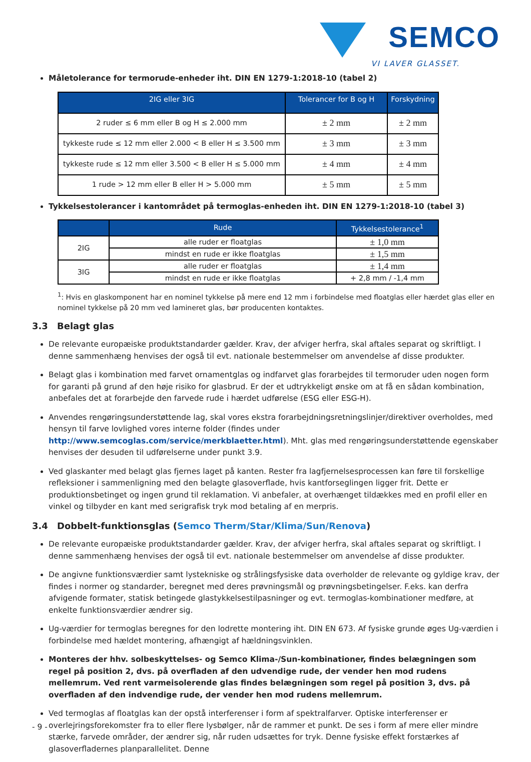SEMCO
VI LAVER GLASSET.
Måletolerance for termorude-enheder iht. DIN EN 1279-1:2018-10 (tabel 2)
| 2IG eller 3IG | Tolerancer for B og H | Forskydning |
| --- | --- | --- |
| 2 ruder ≤ 6 mm eller B og H ≤ 2.000 mm | ± 2 mm | ± 2 mm |
| tykkeste rude ≤ 12 mm eller 2.000 < B eller H ≤ 3.500 mm | ± 3 mm | ± 3 mm |
| tykkeste rude ≤ 12 mm eller 3.500 < B eller H ≤ 5.000 mm | ± 4 mm | ± 4 mm |
| 1 rude > 12 mm eller B eller H > 5.000 mm | ± 5 mm | ± 5 mm |
Tykkelsestolerancer i kantområdet på termoglas-enheden iht. DIN EN 1279-1:2018-10 (tabel 3)
| | Rude | Tykkelsestolerance<sup>1</sup> |
| --- | --- | --- |
| 2IG | alle ruder er floatglas | ± 1,0 mm |
| | mindst en rude er ikke floatglas | ± 1,5 mm |
| 3IG | alle ruder er floatglas | ± 1,4 mm |
| | mindst en rude er ikke floatglas | + 2,8 mm / -1,4 mm |
<sup>1</sup>: Hvis en glaskomponent har en nominel tykkelse på mere end 12 mm i forbindelse med floatglas eller hærdet glas eller en nominel tykkelse på 20 mm ved lamineret glas, bør producenten kontaktes.
3.3 Belagt glas
De relevante europæiske produktstandarder gælder. Krav, der afviger herfra, skal aftales separat og skriftligt. I denne sammenhæng henvises der også til evt. nationale bestemmelser om anvendelse af disse produkter.
Belagt glas i kombination med farvet ornamentglas og indfarvet glas forarbejdes til termoruder uden nogen form for garanti på grund af den høje risiko for glasbrud. Er der et udtrykkeligt ønske om at få en sådan kombination, anbefales det at forarbejde den farvede rude i hærdet udførelse (ESG eller ESG-H).
Anvendes rengøringsunderstøttende lag, skal vores ekstra forarbejdningsretningslinjer/direktiver overholdes, med hensyn til farve lovlighed vores interne folder (findes under http://www.semcoglas.com/service/merkblaetter.html). Mht. glas med rengøringsunderstøttende egenskaber henvises der desuden til udførelserne under punkt 3.9.
Ved glaskanter med belagt glas fjernes laget på kanten. Rester fra lagfjernelsesprocessen kan føre til forskellige refleksioner i sammenligning med den belagte glasoverflade, hvis kantforseglingen ligger frit. Dette er produktionsbetinget og ingen grund til reklamation. Vi anbefaler, at overhænget tildækkes med en profil eller en vinkel og tilbyder en kant med serigrafisk tryk mod betaling af en merpris.
3.4 Dobbelt-funktionsglas (Semco Therm/Star/Klima/Sun/Renova)
De relevante europæiske produktstandarder gælder. Krav, der afviger herfra, skal aftales separat og skriftligt. I denne sammenhæng henvises der også til evt. nationale bestemmelser om anvendelse af disse produkter.
De angivne funktionsværdier samt lystekniske og strålingsfysiske data overholder de relevante og gyldige krav, der findes i normer og standarder, beregnet med deres prøvningsmål og prøvningsbetingelser. F.eks. kan derfra afvigende formater, statisk betingede glastykkelsestilpasninger og evt. termoglas-kombinationer medføre, at enkelte funktionsværdier ændrer sig.
Ug-værdier for termoglas beregnes for den lodrette montering iht. DIN EN 673. Af fysiske grunde øges Ug-værdien i forbindelse med hældet montering, afhængigt af hældningsvinklen.
Monteres der hhv. solbeskyttelses- og Semco Klima-/Sun-kombinationer, findes belægningen som regel på position 2, dvs. på overfladen af den udvendige rude, der vender hen mod rudens mellemrum. Ved rent varmeisolerende glas findes belægningen som regel på position 3, dvs. på overfladen af den indvendige rude, der vender hen mod rudens mellemrum.
Ved termoglas af floatglas kan der opstå interferenser i form af spektralfarver. Optiske interferenser er overlejringsforekomster fra to eller flere lysbølger, når de rammer et punkt. De ses i form af mere eller mindre stærke, farvede områder, der ændrer sig, når ruden udsættes for tryk. Denne fysiske effekt forstærkes af glasoverfladernes planparallelitet. Denne
- 9 -